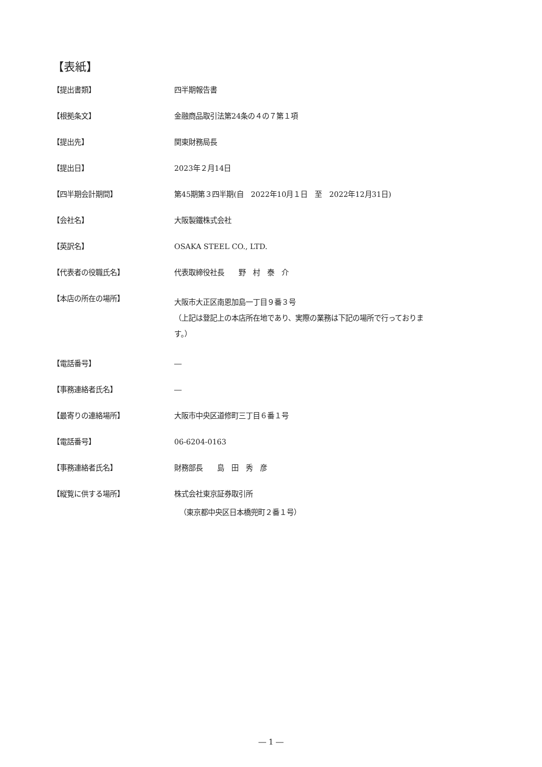【表紙】
| 【提出書類】 | 四半期報告書 |
| 【根拠条文】 | 金融商品取引法第24条の４の７第１項 |
| 【提出先】 | 関東財務局長 |
| 【提出日】 | 2023年２月14日 |
| 【四半期会計期間】 | 第45期第３四半期(自 2022年10月１日 至 2022年12月31日) |
| 【会社名】 | 大阪製鐵株式会社 |
| 【英訳名】 | OSAKA STEEL CO., LTD. |
| 【代表者の役職氏名】 | 代表取締役社長 野 村 泰 介 |
| 【本店の所在の場所】 | 大阪市大正区南恩加島一丁目９番３号 （上記は登記上の本店所在地であり、実際の業務は下記の場所で行っておりま す。） |
| 【電話番号】 | ― |
| 【事務連絡者氏名】 | ― |
| 【最寄りの連絡場所】 | 大阪市中央区道修町三丁目６番１号 |
| 【電話番号】 | 06-6204-0163 |
| 【事務連絡者氏名】 | 財務部長 島 田 秀 彦 |
| 【縦覧に供する場所】 | 株式会社東京証券取引所 （東京都中央区日本橋兜町２番１号） |
― 1 ―